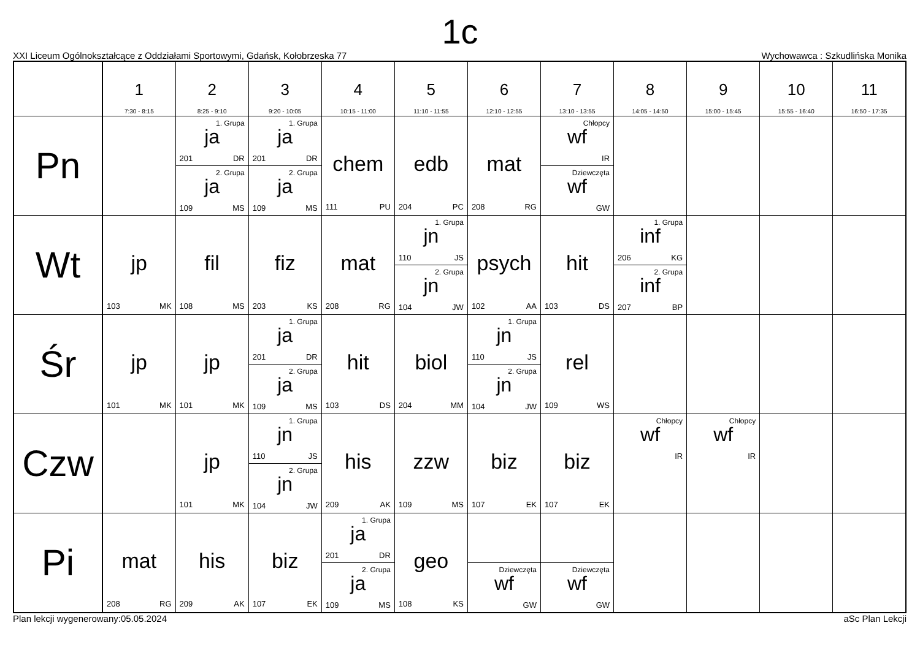1c
XXI Liceum Ogólnokształcące z Oddziałami Sportowymi, Gdańsk, Kołobrzeska 77 Wychowawca : Szkudlińska Monika
| | 1 7:30 - 8:15 | 2 8:25 - 9:10 | 3 9:20 - 10:05 | 4 10:15 - 11:00 | 5 11:10 - 11:55 | 6 12:10 - 12:55 | 7 13:10 - 13:55 | 8 14:05 - 14:50 | 9 15:00 - 15:45 | 10 15:55 - 16:40 | 11 16:50 - 17:35 |
| --- | --- | --- | --- | --- | --- | --- | --- | --- | --- | --- | --- |
| Pn | | 1. Grupa ja 201 DR 2. Grupa ja 109 MS | 1. Grupa ja 201 DR 2. Grupa ja 109 MS | chem 111 PU | edb 204 PC | mat 208 RG | Chłopcy wf IR Dziewczęta wf GW | | | | |
| Wt | jp 103 MK | fil 108 MS | fiz 203 KS | mat 208 RG | 1. Grupa jn 110 JS 2. Grupa jn 104 JW | psych 102 AA | hit 103 DS | 1. Grupa inf 206 KG 2. Grupa inf 207 BP | | | |
| Śr | jp 101 MK | jp 101 MK | 1. Grupa ja 201 DR 2. Grupa ja 109 MS | hit 103 DS | biol 204 MM | 1. Grupa jn 110 JS 2. Grupa jn 104 JW | rel 109 WS | | | | |
| Czw | | jp 101 MK | 1. Grupa jn 110 JS 2. Grupa jn 104 JW | his 209 AK | zzw 109 MS | biz 107 EK | biz 107 EK | Chłopcy wf IR | Chłopcy wf IR | | |
| Pi | mat 208 RG | his 209 AK | biz 107 EK | 1. Grupa ja 201 DR 2. Grupa ja 109 MS | geo 108 KS | Dziewczęta wf GW | Dziewczęta wf GW | | | | |
Plan lekcji wygenerowany:05.05.2024 aSc Plan Lekcji